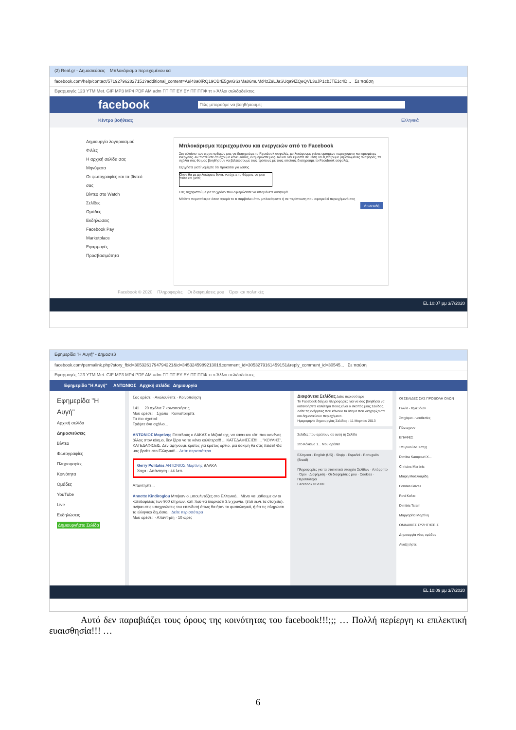(2) Real.gr - Δημοσιεύσεις Μπλοκάρισμα περιεχομένου κα
facebook.com/help/contact/571927962827151?additional_content=Aei48a0iRQ19OBrE5gwGSzMa86muMd4zZ9LJaSUqa9IZQeQVL3uJP1cbJTE1c4D... Σε παύση
Εφαρμογές 123 YTM Met. GIF MP3 MP4 PDF AM adm ΠΤ ΠΤ EY EY ΠΤ ΠΠΦ ττ » Άλλοι σελιδοδείκτες
facebook Πώς μπορούμε να βοηθήσουμε;
Κέντρο βοήθειας Ελληνικά
Δημιουργία λογαριασμού
Φιλίες
Η αρχική σελίδα σας
Μηνύματα
Οι φωτογραφίες και τα βίντεό σας
Βίντεο στο Watch
Σελίδες
Ομάδες
Εκδηλώσεις
Facebook Pay
Marketplace
Εφαρμογές
Προσβασιμότητα
Μπλοκάρισμα περιεχομένου και ενεργειών από το Facebook
Στο πλαίσιο των προσπαθειών μας να διατηρούμε το Facebook ασφαλές, μπλοκάρουμε ενίοτε ορισμένο περιεχόμενο και ορισμένες ενέργειες. Αν πιστεύετε ότι έχουμε κάνει λάθος, ενημερώστε μας. Αν και δεν είμαστε σε θέση να εξετάζουμε μεμονωμένες αναφορές, τα σχόλιά σας θα μας βοηθήσουν να βελτιώσουμε τους τρόπους με τους οποίους διατηρούμε το Facebook ασφαλές.
Εξηγήστε γιατί νομίζετε ότι πρόκειται για λάθος
Όταν θα με μπλοκάρετε ξανά, να έχετε το θάρρος να μου πείτε και γιατί;
Σας ευχαριστούμε για το χρόνο που αφιερώσατε να υποβάλετε αναφορά.
Μάθετε περισσότερα όσον αφορά το τι συμβαίνει όταν μπλοκάρεστε ή σε περίπτωση που αφαιρεθεί περιεχόμενό σας
Αποστολή
Facebook © 2020 Πληροφορίες Οι διαφημίσεις μου Όροι και πολιτικές
EL 10:07 μμ 3/7/2020
Εφημερίδα "Η Αυγή" - Δημοσιεύ
facebook.com/permalink.php?story_fbid=3053261794794221&id=345324598921301&comment_id=3053279161459151&reply_comment_id=30545... Σε παύση
Εφαρμογές 123 YTM Met. GIF MP3 MP4 PDF AM adm ΠΤ ΠΤ EY EY ΠΤ ΠΠΦ ττ » Άλλοι σελιδοδείκτες
Εφημερίδα "Η Αυγή" ΑΝΤΩΝΙΟΣ Αρχική σελίδα Δημιουργία
Εφημερίδα "Η Αυγή"
Αρχική σελίδα
Δημοσιεύσεις
Βίντεο
Φωτογραφίες
Πληροφορίες
Κοινότητα
Ομάδες
YouTube
Live
Εκδηλώσεις
Δημιουργήστε Σελίδα
Σας αρέσει · Ακολουθείτε · Κοινοποίηση
141 20 σχόλια 7 κοινοποιήσεις
Μου αρέσει! Σχόλιο Κοινοποιήστε
Τα πιο σχετικά
Γράψτε ένα σχόλιο...
ΑΝΤΩΝΙΟΣ Μαρτίνης Επιτέλους ο ΛΑΚΑΣ ο Μιζοτάκης, να κάνει και κάτι που κανένας άλλος στον κόσμο, δεν ξέρει να το κάνει καλύτερα!!! ... ΚΑΤΕΔΑΦΙΣΕΙΣ!!! ... "ΚΟΥΛΗΣ", ΚΑΤΕΔΑΦΙΣΕΙΣ. Δεν αφήνουμε κράτος για κράτος όρθιο, μια δοκιμή θα σας πείσει! Θα μας βρείτε στο Ελληνικό!... Δείτε περισσότερα
Gerry Politakis ΑΝΤΩΝΙΟΣ Μαρτίνης ΒΛΑΚΑ
Χαχα · Απάντηση · 44 λεπ.
Απαντήστε...
Annette Kindiroglou Μπήκαν οι μπουλντόζες στο Ελληνικό... Μένει να μάθουμε αν οι κατεδαφίσεις των 900 κτηρίων, κάτι που θα διαρκέσει 3,5 χρόνια, (έτσι λένε τα στοιχεία), ανήκει στις υποχρεώσεις του επενδυτή όπως θα ήταν το φυσιολογικό, ή θα τις πληρώσει το ελληνικό δημόσιο... Δείτε περισσότερα
Μου αρέσει! · Απάντηση · 10 ώρες
Διαφάνεια Σελίδας Δείτε περισσότερα
Το Facebook δείχνει πληροφορίες για να σας βοηθήσει να κατανοήσετε καλύτερα ποιος είναι ο σκοπός μιας Σελίδας. Δείτε τις ενέργειες που κάνουν τα άτομα που διαχειρίζονται και δημοσιεύουν περιεχόμενο.
Ημερομηνία δημιουργίας Σελίδας - 11 Μαρτίου 2013
Σελίδες που αρέσουν σε αυτή τη Σελίδα
Στο Κόκκινο 1... Μου αρέσει!
Ελληνικά · English (US) · Shqip · Español · Português (Brasil)
Πληροφορίες για τα στατιστικά στοιχεία Σελίδων · Απόρρητο · Όροι · Διαφήμιση · Οι διαφημίσεις μου · Cookies · Περισσότερα
Facebook © 2020
ΟΙ ΣΕΛΙΔΕΣ ΣΑΣ ΠΡΟΒΟΛΗ ΟΛΩΝ
Γωνία - τηλεβόων
Σπιχάρια - νουθεσίες
Πάντεχνον
ΕΠΑΦΕΣ
Σπυριδούλα Χατζη
Dimitra Kampouri X...
Christos Martinis
Μαιρη Μασλουμίδη
Fondas Grivas
Povi Καλια
Dimitris Tsiam
Μαργαρίτα Μαρτίνη
ΟΜΑΔΙΚΕΣ ΣΥΖΗΤΗΣΕΙΣ
Δημιουργία νέας ομάδας
Αναζητήστε
EL 10:09 μμ 3/7/2020
Αυτό δεν παραβιάζει τους όρους της κοινότητας του facebook!!!;;; … Πολλή περίεργη κι επιλεκτική ευαισθησία!!! …
6